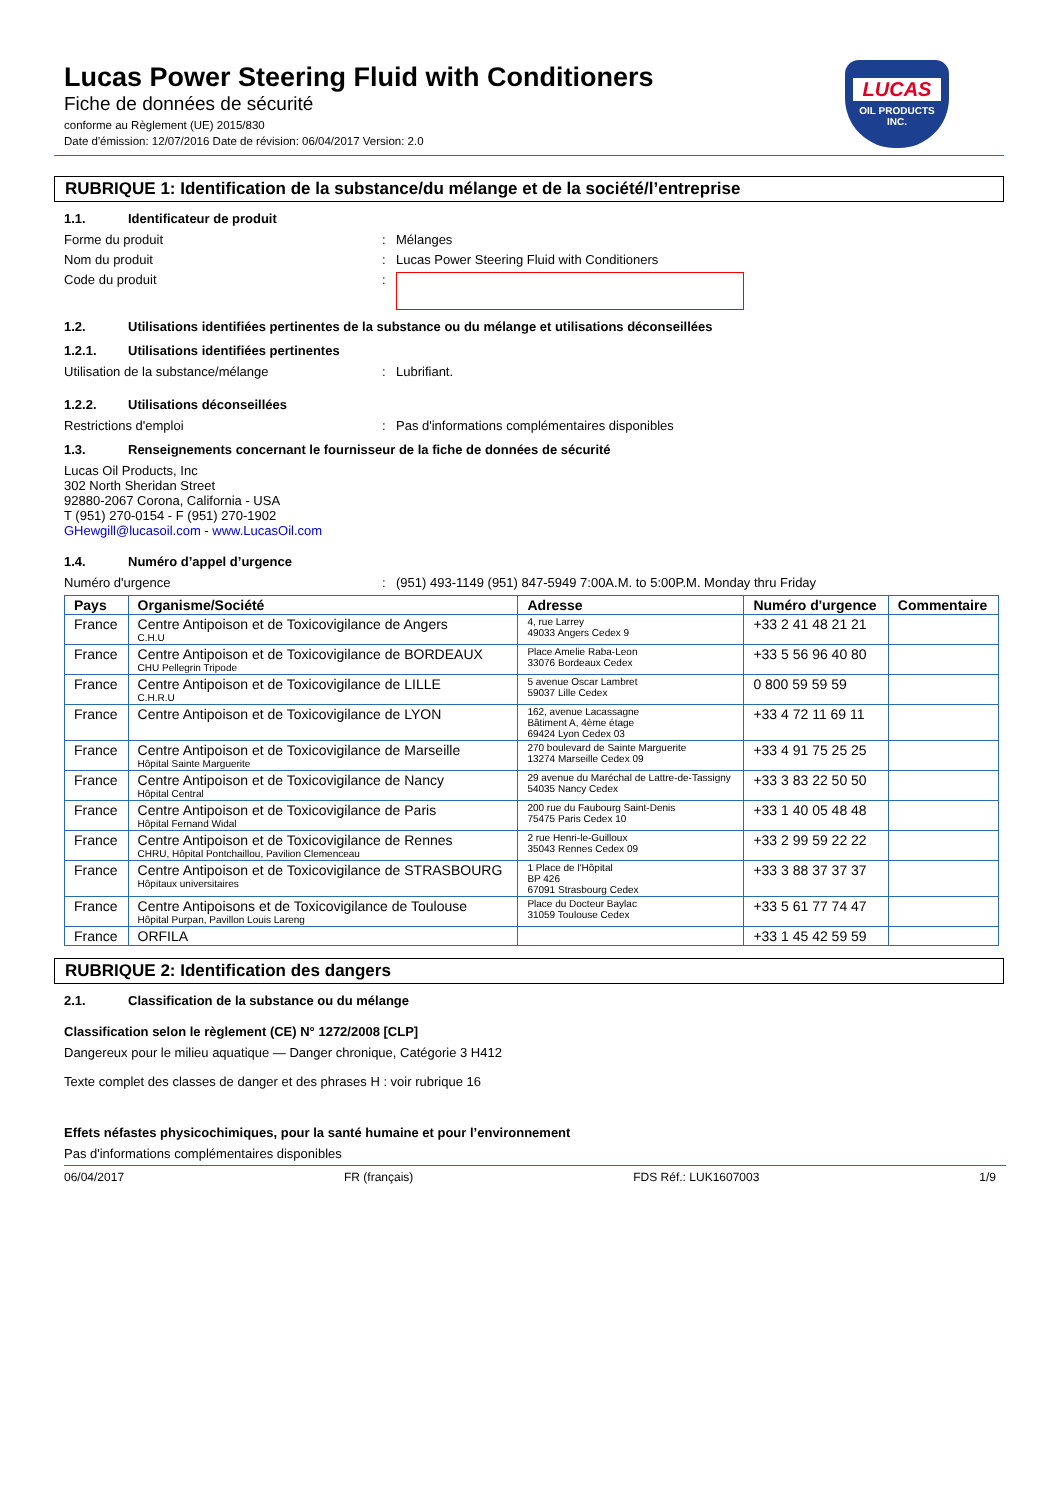Lucas Power Steering Fluid with Conditioners
Fiche de données de sécurité
conforme au Règlement (UE) 2015/830
Date d'émission: 12/07/2016 Date de révision: 06/04/2017 Version: 2.0
LUCAS
OIL PRODUCTS
INC.
RUBRIQUE 1: Identification de la substance/du mélange et de la société/l’entreprise
1.1. Identificateur de produit
Forme du produit : Mélanges
Nom du produit : Lucas Power Steering Fluid with Conditioners
Code du produit :
1.2. Utilisations identifiées pertinentes de la substance ou du mélange et utilisations déconseillées
1.2.1. Utilisations identifiées pertinentes
Utilisation de la substance/mélange : Lubrifiant.
1.2.2. Utilisations déconseillées
Restrictions d'emploi : Pas d'informations complémentaires disponibles
1.3. Renseignements concernant le fournisseur de la fiche de données de sécurité
Lucas Oil Products, Inc
302 North Sheridan Street
92880-2067 Corona, California - USA
T (951) 270-0154 - F (951) 270-1902
GHewgill@lucasoil.com - www.LucasOil.com
1.4. Numéro d’appel d’urgence
Numéro d'urgence : (951) 493-1149 (951) 847-5949 7:00A.M. to 5:00P.M. Monday thru Friday
| Pays | Organisme/Société | Adresse | Numéro d'urgence | Commentaire |
| --- | --- | --- | --- | --- |
| France | Centre Antipoison et de Toxicovigilance de Angers C.H.U | 4, rue Larrey 49033 Angers Cedex 9 | +33 2 41 48 21 21 | |
| France | Centre Antipoison et de Toxicovigilance de BORDEAUX CHU Pellegrin Tripode | Place Amelie Raba-Leon 33076 Bordeaux Cedex | +33 5 56 96 40 80 | |
| France | Centre Antipoison et de Toxicovigilance de LILLE C.H.R.U | 5 avenue Oscar Lambret 59037 Lille Cedex | 0 800 59 59 59 | |
| France | Centre Antipoison et de Toxicovigilance de LYON | 162, avenue Lacassagne Bâtiment A, 4ème étage 69424 Lyon Cedex 03 | +33 4 72 11 69 11 | |
| France | Centre Antipoison et de Toxicovigilance de Marseille Hôpital Sainte Marguerite | 270 boulevard de Sainte Marguerite 13274 Marseille Cedex 09 | +33 4 91 75 25 25 | |
| France | Centre Antipoison et de Toxicovigilance de Nancy Hôpital Central | 29 avenue du Maréchal de Lattre-de-Tassigny 54035 Nancy Cedex | +33 3 83 22 50 50 | |
| France | Centre Antipoison et de Toxicovigilance de Paris Hôpital Fernand Widal | 200 rue du Faubourg Saint-Denis 75475 Paris Cedex 10 | +33 1 40 05 48 48 | |
| France | Centre Antipoison et de Toxicovigilance de Rennes CHRU, Hôpital Pontchaillou, Pavilion Clemenceau | 2 rue Henri-le-Guilloux 35043 Rennes Cedex 09 | +33 2 99 59 22 22 | |
| France | Centre Antipoison et de Toxicovigilance de STRASBOURG Hôpitaux universitaires | 1 Place de l'Hôpital BP 426 67091 Strasbourg Cedex | +33 3 88 37 37 37 | |
| France | Centre Antipoisons et de Toxicovigilance de Toulouse Hôpital Purpan, Pavillon Louis Lareng | Place du Docteur Baylac 31059 Toulouse Cedex | +33 5 61 77 74 47 | |
| France | ORFILA | | +33 1 45 42 59 59 | |
RUBRIQUE 2: Identification des dangers
2.1. Classification de la substance ou du mélange
Classification selon le règlement (CE) N° 1272/2008 [CLP]
Dangereux pour le milieu aquatique — Danger chronique, Catégorie 3 H412
Texte complet des classes de danger et des phrases H : voir rubrique 16
Effets néfastes physicochimiques, pour la santé humaine et pour l’environnement
Pas d'informations complémentaires disponibles
06/04/2017 FR (français) FDS Réf.: LUK1607003 1/9